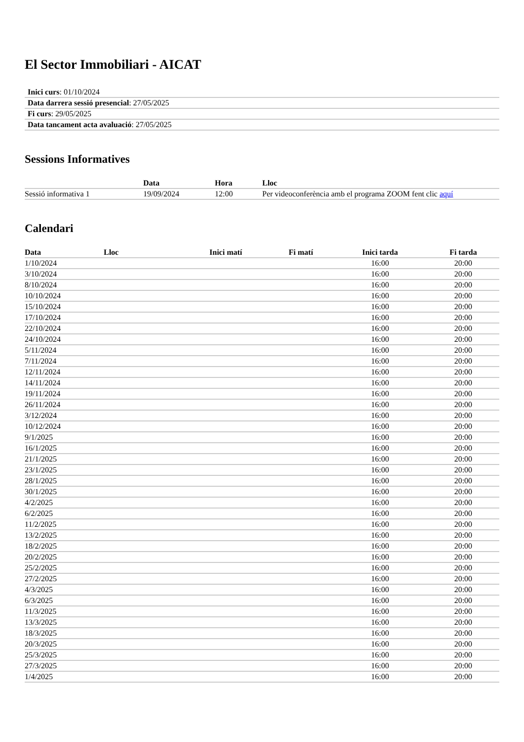El Sector Immobiliari - AICAT
| Inici curs : 01/10/2024 |
| Data darrera sessió presencial : 27/05/2025 |
| Fi curs : 29/05/2025 |
| Data tancament acta avaluació : 27/05/2025 |
Sessions Informatives
| | Data | Hora | Lloc |
| --- | --- | --- | --- |
| Sessió informativa 1 | 19/09/2024 | 12:00 | Per videoconferència amb el programa ZOOM fent clic aquí |
Calendari
| Data | Lloc | Inici matí | Fi matí | Inici tarda | Fi tarda |
| --- | --- | --- | --- | --- | --- |
| 1/10/2024 | | | | 16:00 | 20:00 |
| 3/10/2024 | | | | 16:00 | 20:00 |
| 8/10/2024 | | | | 16:00 | 20:00 |
| 10/10/2024 | | | | 16:00 | 20:00 |
| 15/10/2024 | | | | 16:00 | 20:00 |
| 17/10/2024 | | | | 16:00 | 20:00 |
| 22/10/2024 | | | | 16:00 | 20:00 |
| 24/10/2024 | | | | 16:00 | 20:00 |
| 5/11/2024 | | | | 16:00 | 20:00 |
| 7/11/2024 | | | | 16:00 | 20:00 |
| 12/11/2024 | | | | 16:00 | 20:00 |
| 14/11/2024 | | | | 16:00 | 20:00 |
| 19/11/2024 | | | | 16:00 | 20:00 |
| 26/11/2024 | | | | 16:00 | 20:00 |
| 3/12/2024 | | | | 16:00 | 20:00 |
| 10/12/2024 | | | | 16:00 | 20:00 |
| 9/1/2025 | | | | 16:00 | 20:00 |
| 16/1/2025 | | | | 16:00 | 20:00 |
| 21/1/2025 | | | | 16:00 | 20:00 |
| 23/1/2025 | | | | 16:00 | 20:00 |
| 28/1/2025 | | | | 16:00 | 20:00 |
| 30/1/2025 | | | | 16:00 | 20:00 |
| 4/2/2025 | | | | 16:00 | 20:00 |
| 6/2/2025 | | | | 16:00 | 20:00 |
| 11/2/2025 | | | | 16:00 | 20:00 |
| 13/2/2025 | | | | 16:00 | 20:00 |
| 18/2/2025 | | | | 16:00 | 20:00 |
| 20/2/2025 | | | | 16:00 | 20:00 |
| 25/2/2025 | | | | 16:00 | 20:00 |
| 27/2/2025 | | | | 16:00 | 20:00 |
| 4/3/2025 | | | | 16:00 | 20:00 |
| 6/3/2025 | | | | 16:00 | 20:00 |
| 11/3/2025 | | | | 16:00 | 20:00 |
| 13/3/2025 | | | | 16:00 | 20:00 |
| 18/3/2025 | | | | 16:00 | 20:00 |
| 20/3/2025 | | | | 16:00 | 20:00 |
| 25/3/2025 | | | | 16:00 | 20:00 |
| 27/3/2025 | | | | 16:00 | 20:00 |
| 1/4/2025 | | | | 16:00 | 20:00 |